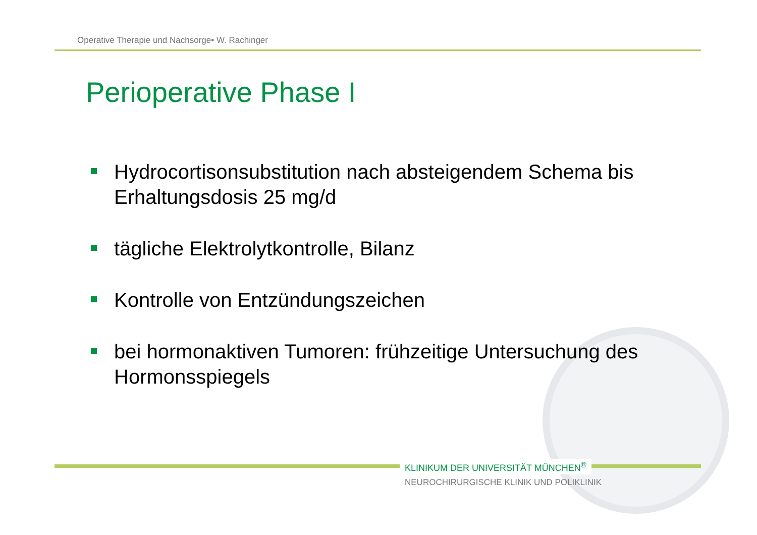Operative Therapie und Nachsorge• W. Rachinger
Perioperative Phase I
Hydrocortisonsubstitution nach absteigendem Schema bis Erhaltungsdosis 25 mg/d
tägliche Elektrolytkontrolle, Bilanz
Kontrolle von Entzündungszeichen
bei hormonaktiven Tumoren: frühzeitige Untersuchung des Hormonsspiegels
KLINIKUM DER UNIVERSITÄT MÜNCHEN<sup>®</sup>
NEUROCHIRURGISCHE KLINIK UND POLIKLINIK